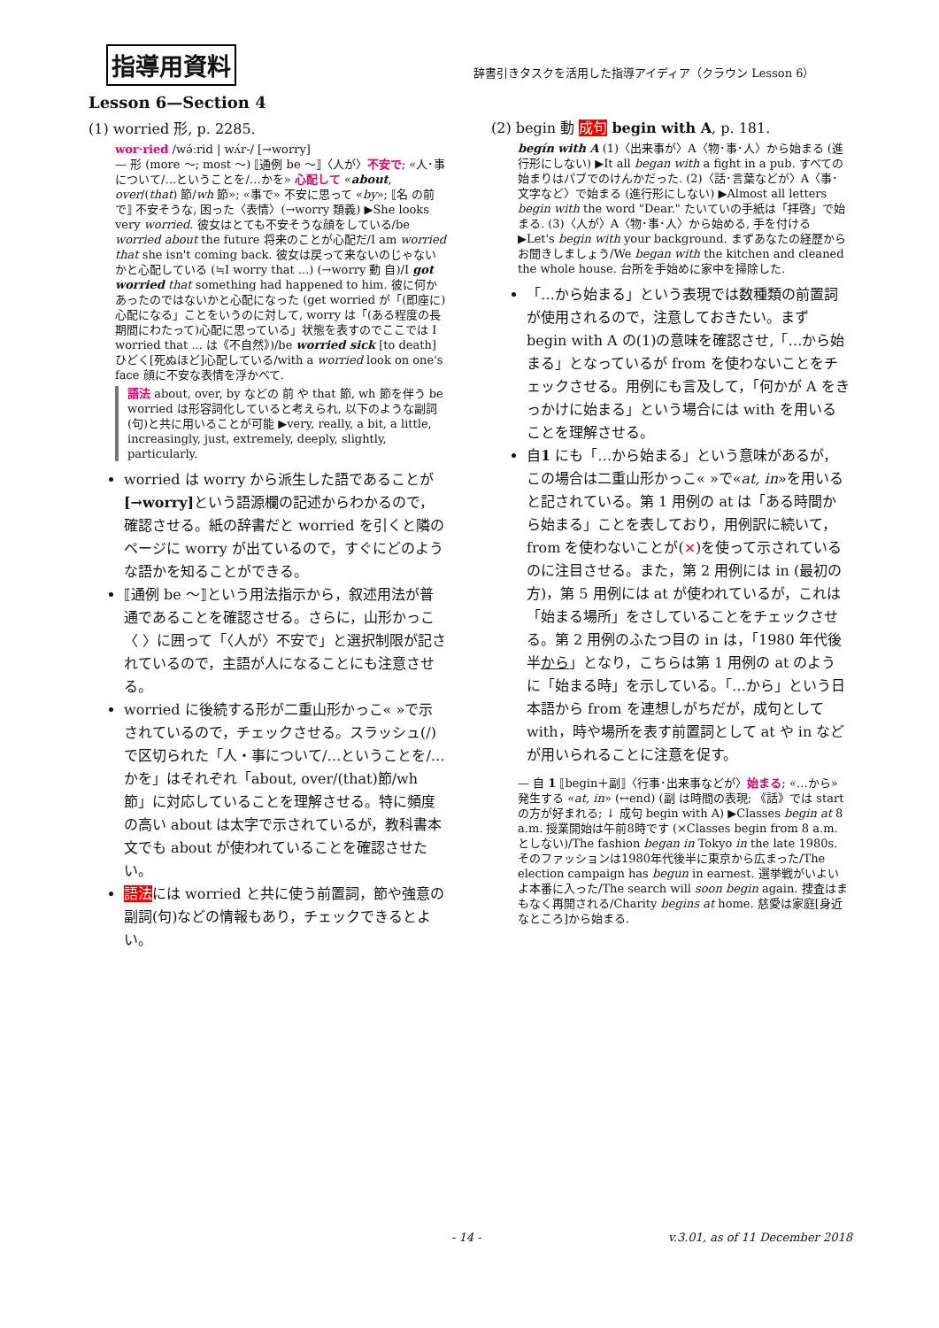指導用資料
辞書引きタスクを活用した指導アイディア（クラウン Lesson 6）
Lesson 6—Section 4
(1) worried 形, p. 2285.
wor·ried /wə́ːrid | wʌ́r-/ [→worry]
— 形 (more 〜; most 〜) ⟦通例 be 〜⟧〈人が〉不安で; «人･事について/…ということを/…かを» 心配して «about, over/(that) 節/wh 節»; «事で» 不安に思って «by»; ⟦名 の前で⟧ 不安そうな, 困った〈表情〉(→worry 類義) ▶She looks very worried. 彼女はとても不安そうな顔をしている/be worried about the future 将来のことが心配だ/I am worried that she isn't coming back. 彼女は戻って来ないのじゃないかと心配している (≒I worry that ...) (→worry 動 自)/I got worried that something had happened to him. 彼に何かあったのではないかと心配になった (get worried が「(即座に)心配になる」ことをいうのに対して, worry は「(ある程度の長期間にわたって)心配に思っている」状態を表すのでここでは I worried that ... は《不自然》)/be worried sick [to death] ひどく[死ぬほど]心配している/with a worried look on one's face 顔に不安な表情を浮かべて.
語法 about, over, by などの 前 や that 節, wh 節を伴う be worried は形容詞化していると考えられ, 以下のような副詞(句)と共に用いることが可能 ▶very, really, a bit, a little, increasingly, just, extremely, deeply, slightly, particularly.
worried は worry から派生した語であることが[→worry] という語源欄の記述からわかるので，確認させる。紙の辞書だと worried を引くと隣のページに worry が出ているので，すぐにどのような語かを知ることができる。
⟦通例 be 〜⟧という用法指示から，叙述用法が普通であることを確認させる。さらに，山形かっこ〈 〉に囲って「〈人が〉不安で」と選択制限が記されているので，主語が人になることにも注意させる。
worried に後続する形が二重山形かっこ« »で示されているので，チェックさせる。スラッシュ(/)で区切られた「人・事について/…ということを/…かを」はそれぞれ「about, over/(that)節/wh 節」に対応していることを理解させる。特に頻度の高い about は太字で示されているが，教科書本文でも about が使われていることを確認させたい。
語法には worried と共に使う前置詞，節や強意の副詞(句)などの情報もあり，チェックできるとよい。
(2) begin 動 成句 begin with A, p. 181.
begín with A (1)〈出来事が〉A〈物･事･人〉から始まる (進行形にしない) ▶It all began with a fight in a pub. すべての始まりはパブでのけんかだった. (2)〈話･言葉などが〉A〈事･文字など〉で始まる (進行形にしない) ▶Almost all letters begin with the word "Dear." たいていの手紙は「拝啓」で始まる. (3)〈人が〉A〈物･事･人〉から始める, 手を付ける ▶Let's begin with your background. まずあなたの経歴からお聞きしましょう/We began with the kitchen and cleaned the whole house. 台所を手始めに家中を掃除した.
「…から始まる」という表現では数種類の前置詞が使用されるので，注意しておきたい。まず begin with A の(1)の意味を確認させ,「…から始まる」となっているが from を使わないことをチェックさせる。用例にも言及して，「何かが A をきっかけに始まる」という場合には with を用いることを理解させる。
自1 にも「…から始まる」という意味があるが，この場合は二重山形かっこ« »で«at, in»を用いると記されている。第 1 用例の at は「ある時間から始まる」ことを表しており，用例訳に続いて，from を使わないことが(×)を使って示されているのに注目させる。また，第 2 用例には in (最初の方)，第 5 用例には at が使われているが，これは「始まる場所」をさしていることをチェックさせる。第 2 用例のふたつ目の in は，「1980 年代後半から」となり，こちらは第 1 用例の at のように「始まる時」を示している。「…から」という日本語から from を連想しがちだが，成句として with，時や場所を表す前置詞として at や in などが用いられることに注意を促す。
— 自 1 ⟦begin＋副⟧〈行事･出来事などが〉始まる; «…から» 発生する «at, in» (↔end) (副 は時間の表現; 《話》では start の方が好まれる; ↓ 成句 begin with A) ▶Classes begin at 8 a.m. 授業開始は午前8時です (×Classes begin from 8 a.m. としない)/The fashion began in Tokyo in the late 1980s. そのファッションは1980年代後半に東京から広まった/The election campaign has begun in earnest. 選挙戦がいよいよ本番に入った/The search will soon begin again. 捜査はまもなく再開される/Charity begins at home. 慈愛は家庭[身近なところ]から始まる.
- 14 - v.3.01, as of 11 December 2018